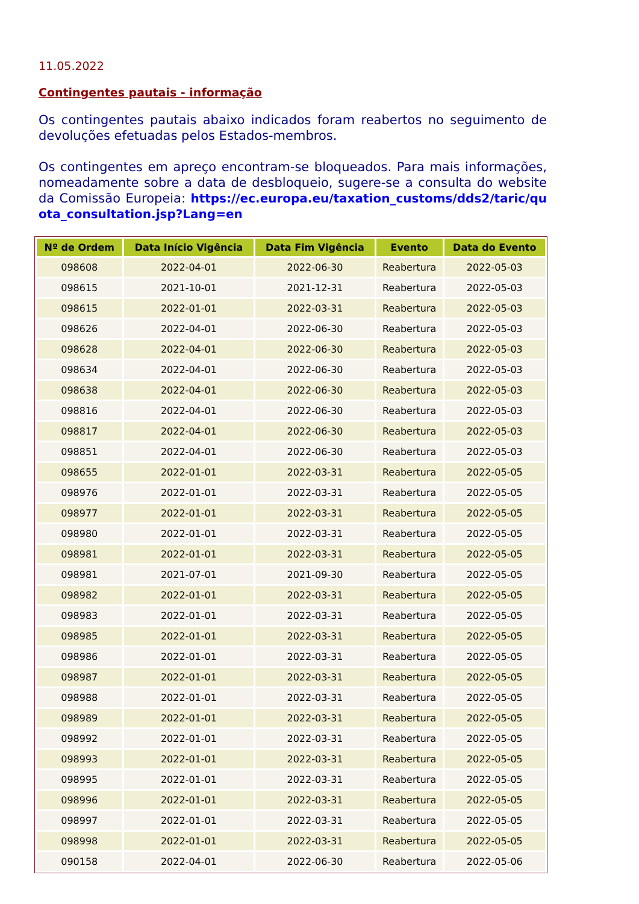11.05.2022
Contingentes pautais - informação
Os contingentes pautais abaixo indicados foram reabertos no seguimento de devoluções efetuadas pelos Estados-membros.
Os contingentes em apreço encontram-se bloqueados. Para mais informações, nomeadamente sobre a data de desbloqueio, sugere-se a consulta do website da Comissão Europeia: https://ec.europa.eu/taxation_customs/dds2/taric/quota_consultation.jsp?Lang=en
| Nº de Ordem | Data Início Vigência | Data Fim Vigência | Evento | Data do Evento |
| --- | --- | --- | --- | --- |
| 098608 | 2022-04-01 | 2022-06-30 | Reabertura | 2022-05-03 |
| 098615 | 2021-10-01 | 2021-12-31 | Reabertura | 2022-05-03 |
| 098615 | 2022-01-01 | 2022-03-31 | Reabertura | 2022-05-03 |
| 098626 | 2022-04-01 | 2022-06-30 | Reabertura | 2022-05-03 |
| 098628 | 2022-04-01 | 2022-06-30 | Reabertura | 2022-05-03 |
| 098634 | 2022-04-01 | 2022-06-30 | Reabertura | 2022-05-03 |
| 098638 | 2022-04-01 | 2022-06-30 | Reabertura | 2022-05-03 |
| 098816 | 2022-04-01 | 2022-06-30 | Reabertura | 2022-05-03 |
| 098817 | 2022-04-01 | 2022-06-30 | Reabertura | 2022-05-03 |
| 098851 | 2022-04-01 | 2022-06-30 | Reabertura | 2022-05-03 |
| 098655 | 2022-01-01 | 2022-03-31 | Reabertura | 2022-05-05 |
| 098976 | 2022-01-01 | 2022-03-31 | Reabertura | 2022-05-05 |
| 098977 | 2022-01-01 | 2022-03-31 | Reabertura | 2022-05-05 |
| 098980 | 2022-01-01 | 2022-03-31 | Reabertura | 2022-05-05 |
| 098981 | 2022-01-01 | 2022-03-31 | Reabertura | 2022-05-05 |
| 098981 | 2021-07-01 | 2021-09-30 | Reabertura | 2022-05-05 |
| 098982 | 2022-01-01 | 2022-03-31 | Reabertura | 2022-05-05 |
| 098983 | 2022-01-01 | 2022-03-31 | Reabertura | 2022-05-05 |
| 098985 | 2022-01-01 | 2022-03-31 | Reabertura | 2022-05-05 |
| 098986 | 2022-01-01 | 2022-03-31 | Reabertura | 2022-05-05 |
| 098987 | 2022-01-01 | 2022-03-31 | Reabertura | 2022-05-05 |
| 098988 | 2022-01-01 | 2022-03-31 | Reabertura | 2022-05-05 |
| 098989 | 2022-01-01 | 2022-03-31 | Reabertura | 2022-05-05 |
| 098992 | 2022-01-01 | 2022-03-31 | Reabertura | 2022-05-05 |
| 098993 | 2022-01-01 | 2022-03-31 | Reabertura | 2022-05-05 |
| 098995 | 2022-01-01 | 2022-03-31 | Reabertura | 2022-05-05 |
| 098996 | 2022-01-01 | 2022-03-31 | Reabertura | 2022-05-05 |
| 098997 | 2022-01-01 | 2022-03-31 | Reabertura | 2022-05-05 |
| 098998 | 2022-01-01 | 2022-03-31 | Reabertura | 2022-05-05 |
| 090158 | 2022-04-01 | 2022-06-30 | Reabertura | 2022-05-06 |